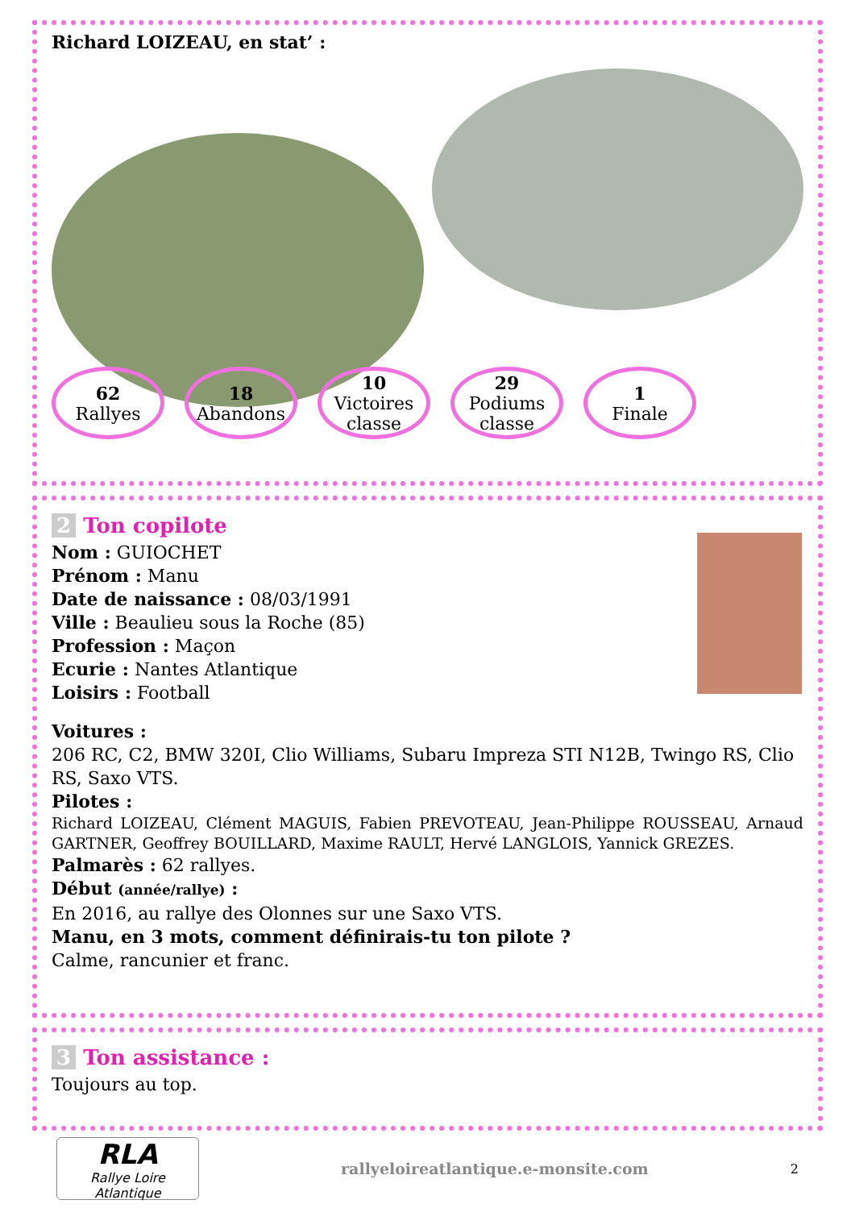Richard LOIZEAU, en stat’ :
62
Rallyes
18
Abandons
10
Victoires classe
29
Podiums classe
1
Finale
2 Ton copilote
Nom : GUIOCHET
Prénom : Manu
Date de naissance : 08/03/1991
Ville : Beaulieu sous la Roche (85)
Profession : Maçon
Ecurie : Nantes Atlantique
Loisirs : Football
Voitures :
206 RC, C2, BMW 320I, Clio Williams, Subaru Impreza STI N12B, Twingo RS, Clio RS, Saxo VTS.
Pilotes :
Richard LOIZEAU, Clément MAGUIS, Fabien PREVOTEAU, Jean-Philippe ROUSSEAU, Arnaud GARTNER, Geoffrey BOUILLARD, Maxime RAULT, Hervé LANGLOIS, Yannick GREZES.
Palmarès : 62 rallyes.
Début (année/rallye) :
En 2016, au rallye des Olonnes sur une Saxo VTS.
Manu, en 3 mots, comment définirais-tu ton pilote ?
Calme, rancunier et franc.
3 Ton assistance :
Toujours au top.
RLA
Rallye Loire Atlantique
rallyeloireatlantique.e-monsite.com
2